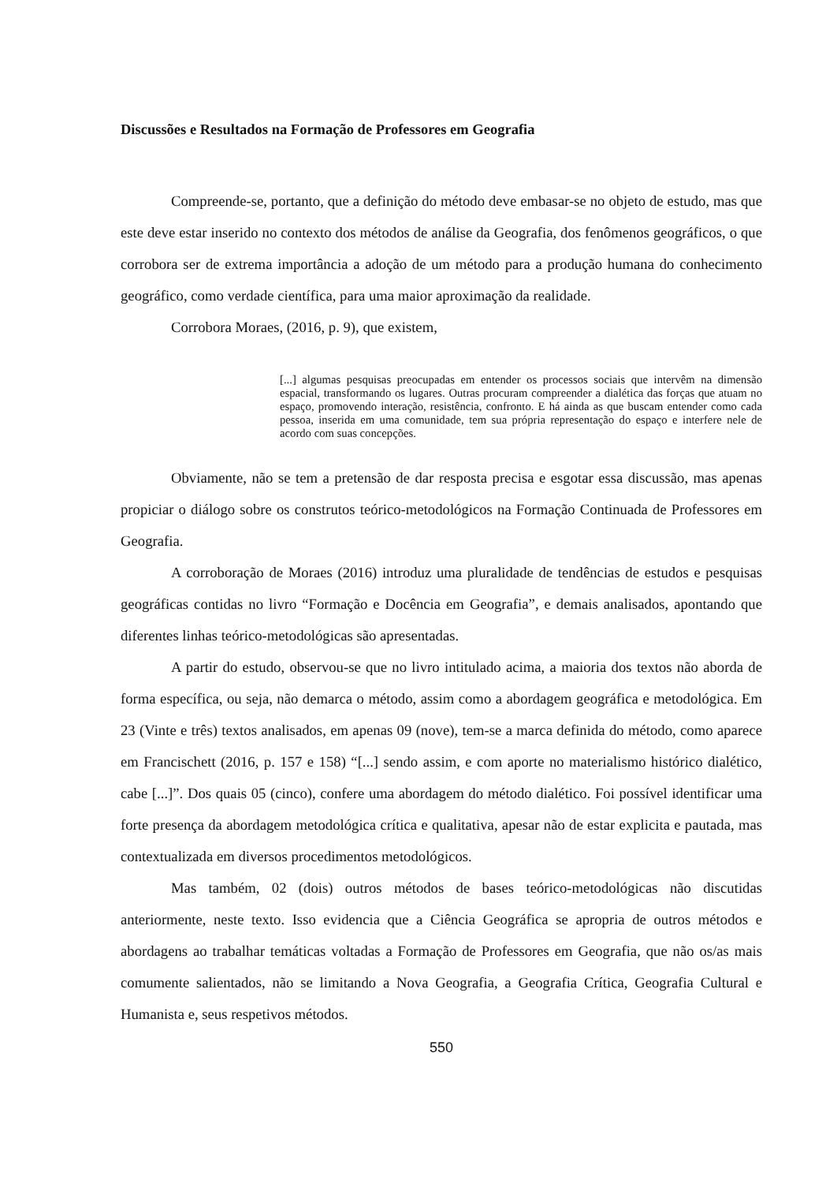Discussões e Resultados na Formação de Professores em Geografia
Compreende-se, portanto, que a definição do método deve embasar-se no objeto de estudo, mas que este deve estar inserido no contexto dos métodos de análise da Geografia, dos fenômenos geográficos, o que corrobora ser de extrema importância a adoção de um método para a produção humana do conhecimento geográfico, como verdade científica, para uma maior aproximação da realidade.
Corrobora Moraes, (2016, p. 9), que existem,
[...] algumas pesquisas preocupadas em entender os processos sociais que intervêm na dimensão espacial, transformando os lugares. Outras procuram compreender a dialética das forças que atuam no espaço, promovendo interação, resistência, confronto. E há ainda as que buscam entender como cada pessoa, inserida em uma comunidade, tem sua própria representação do espaço e interfere nele de acordo com suas concepções.
Obviamente, não se tem a pretensão de dar resposta precisa e esgotar essa discussão, mas apenas propiciar o diálogo sobre os construtos teórico-metodológicos na Formação Continuada de Professores em Geografia.
A corroboração de Moraes (2016) introduz uma pluralidade de tendências de estudos e pesquisas geográficas contidas no livro “Formação e Docência em Geografia”, e demais analisados, apontando que diferentes linhas teórico-metodológicas são apresentadas.
A partir do estudo, observou-se que no livro intitulado acima, a maioria dos textos não aborda de forma específica, ou seja, não demarca o método, assim como a abordagem geográfica e metodológica. Em 23 (Vinte e três) textos analisados, em apenas 09 (nove), tem-se a marca definida do método, como aparece em Francischett (2016, p. 157 e 158) “[...] sendo assim, e com aporte no materialismo histórico dialético, cabe [...]”. Dos quais 05 (cinco), confere uma abordagem do método dialético. Foi possível identificar uma forte presença da abordagem metodológica crítica e qualitativa, apesar não de estar explicita e pautada, mas contextualizada em diversos procedimentos metodológicos.
Mas também, 02 (dois) outros métodos de bases teórico-metodológicas não discutidas anteriormente, neste texto. Isso evidencia que a Ciência Geográfica se apropria de outros métodos e abordagens ao trabalhar temáticas voltadas a Formação de Professores em Geografia, que não os/as mais comumente salientados, não se limitando a Nova Geografia, a Geografia Crítica, Geografia Cultural e Humanista e, seus respetivos métodos.
550